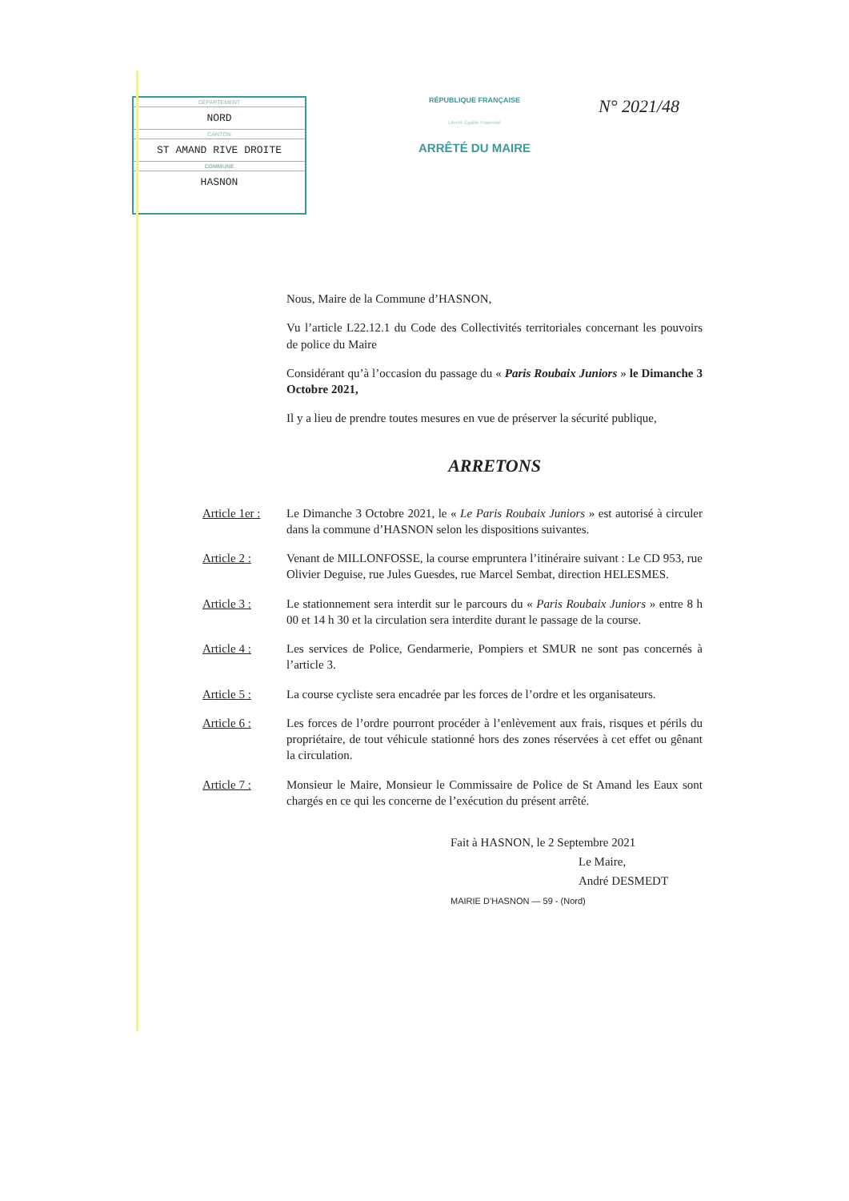DÉPARTEMENT
NORD
CANTON
ST AMAND RIVE DROITE
COMMUNE
HASNON
RÉPUBLIQUE FRANÇAISE
Liberté Égalité Fraternité
ARRÊTÉ DU MAIRE
N° 2021/48
Nous, Maire de la Commune d’HASNON,
Vu l’article L22.12.1 du Code des Collectivités territoriales concernant les pouvoirs de police du Maire
Considérant qu’à l’occasion du passage du « Paris Roubaix Juniors » le Dimanche 3 Octobre 2021,
Il y a lieu de prendre toutes mesures en vue de préserver la sécurité publique,
ARRETONS
Article 1er :
Le Dimanche 3 Octobre 2021, le « Le Paris Roubaix Juniors » est autorisé à circuler dans la commune d’HASNON selon les dispositions suivantes.
Article 2 : Venant de MILLONFOSSE, la course empruntera l’itinéraire suivant : Le CD 953, rue Olivier Deguise, rue Jules Guesdes, rue Marcel Sembat, direction HELESMES.
Article 3 : Le stationnement sera interdit sur le parcours du « Paris Roubaix Juniors » entre 8 h 00 et 14 h 30 et la circulation sera interdite durant le passage de la course.
Article 4 : Les services de Police, Gendarmerie, Pompiers et SMUR ne sont pas concernés à l’article 3.
Article 5 : La course cycliste sera encadrée par les forces de l’ordre et les organisateurs.
Article 6 : Les forces de l’ordre pourront procéder à l’enlèvement aux frais, risques et périls du propriétaire, de tout véhicule stationné hors des zones réservées à cet effet ou gênant la circulation.
Article 7 : Monsieur le Maire, Monsieur le Commissaire de Police de St Amand les Eaux sont chargés en ce qui les concerne de l’exécution du présent arrêté.
Fait à HASNON, le 2 Septembre 2021
Le Maire,
André DESMEDT
MAIRIE D’HASNON — 59 - (Nord)